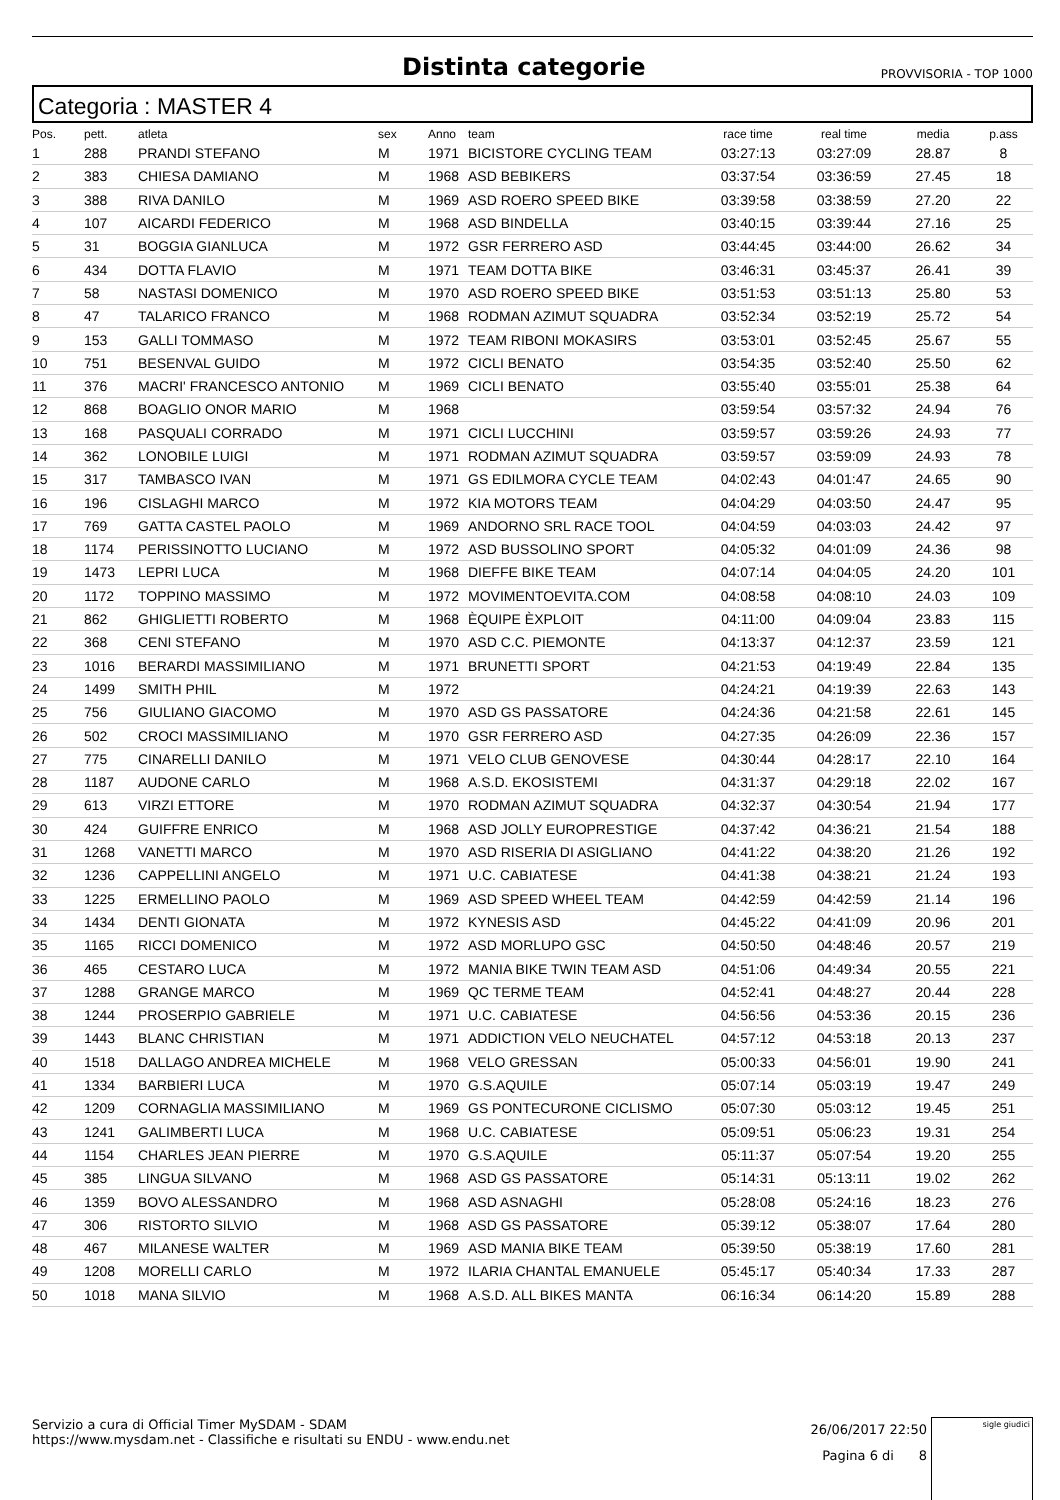Distinta categorie
PROVVISORIA - TOP 1000
Categoria : MASTER 4
| Pos. | pett. | atleta | sex | Anno | team | race time | real time | media | p.ass |
| --- | --- | --- | --- | --- | --- | --- | --- | --- | --- |
| 1 | 288 | PRANDI STEFANO | M | 1971 | BICISTORE CYCLING TEAM | 03:27:13 | 03:27:09 | 28.87 | 8 |
| 2 | 383 | CHIESA DAMIANO | M | 1968 | ASD BEBIKERS | 03:37:54 | 03:36:59 | 27.45 | 18 |
| 3 | 388 | RIVA DANILO | M | 1969 | ASD ROERO SPEED BIKE | 03:39:58 | 03:38:59 | 27.20 | 22 |
| 4 | 107 | AICARDI FEDERICO | M | 1968 | ASD BINDELLA | 03:40:15 | 03:39:44 | 27.16 | 25 |
| 5 | 31 | BOGGIA GIANLUCA | M | 1972 | GSR FERRERO ASD | 03:44:45 | 03:44:00 | 26.62 | 34 |
| 6 | 434 | DOTTA FLAVIO | M | 1971 | TEAM DOTTA BIKE | 03:46:31 | 03:45:37 | 26.41 | 39 |
| 7 | 58 | NASTASI DOMENICO | M | 1970 | ASD ROERO SPEED BIKE | 03:51:53 | 03:51:13 | 25.80 | 53 |
| 8 | 47 | TALARICO FRANCO | M | 1968 | RODMAN AZIMUT SQUADRA | 03:52:34 | 03:52:19 | 25.72 | 54 |
| 9 | 153 | GALLI TOMMASO | M | 1972 | TEAM RIBONI MOKASIRS | 03:53:01 | 03:52:45 | 25.67 | 55 |
| 10 | 751 | BESENVAL GUIDO | M | 1972 | CICLI BENATO | 03:54:35 | 03:52:40 | 25.50 | 62 |
| 11 | 376 | MACRI' FRANCESCO ANTONIO | M | 1969 | CICLI BENATO | 03:55:40 | 03:55:01 | 25.38 | 64 |
| 12 | 868 | BOAGLIO ONOR MARIO | M | 1968 | | 03:59:54 | 03:57:32 | 24.94 | 76 |
| 13 | 168 | PASQUALI CORRADO | M | 1971 | CICLI LUCCHINI | 03:59:57 | 03:59:26 | 24.93 | 77 |
| 14 | 362 | LONOBILE LUIGI | M | 1971 | RODMAN AZIMUT SQUADRA | 03:59:57 | 03:59:09 | 24.93 | 78 |
| 15 | 317 | TAMBASCO IVAN | M | 1971 | GS EDILMORA CYCLE TEAM | 04:02:43 | 04:01:47 | 24.65 | 90 |
| 16 | 196 | CISLAGHI MARCO | M | 1972 | KIA MOTORS TEAM | 04:04:29 | 04:03:50 | 24.47 | 95 |
| 17 | 769 | GATTA CASTEL PAOLO | M | 1969 | ANDORNO SRL RACE TOOL | 04:04:59 | 04:03:03 | 24.42 | 97 |
| 18 | 1174 | PERISSINOTTO LUCIANO | M | 1972 | ASD BUSSOLINO SPORT | 04:05:32 | 04:01:09 | 24.36 | 98 |
| 19 | 1473 | LEPRI LUCA | M | 1968 | DIEFFE BIKE TEAM | 04:07:14 | 04:04:05 | 24.20 | 101 |
| 20 | 1172 | TOPPINO MASSIMO | M | 1972 | MOVIMENTOEVITA.COM | 04:08:58 | 04:08:10 | 24.03 | 109 |
| 21 | 862 | GHIGLIETTI ROBERTO | M | 1968 | ÈQUIPE ÈXPLOIT | 04:11:00 | 04:09:04 | 23.83 | 115 |
| 22 | 368 | CENI STEFANO | M | 1970 | ASD C.C. PIEMONTE | 04:13:37 | 04:12:37 | 23.59 | 121 |
| 23 | 1016 | BERARDI MASSIMILIANO | M | 1971 | BRUNETTI SPORT | 04:21:53 | 04:19:49 | 22.84 | 135 |
| 24 | 1499 | SMITH PHIL | M | 1972 | | 04:24:21 | 04:19:39 | 22.63 | 143 |
| 25 | 756 | GIULIANO GIACOMO | M | 1970 | ASD GS PASSATORE | 04:24:36 | 04:21:58 | 22.61 | 145 |
| 26 | 502 | CROCI MASSIMILIANO | M | 1970 | GSR FERRERO ASD | 04:27:35 | 04:26:09 | 22.36 | 157 |
| 27 | 775 | CINARELLI DANILO | M | 1971 | VELO CLUB GENOVESE | 04:30:44 | 04:28:17 | 22.10 | 164 |
| 28 | 1187 | AUDONE CARLO | M | 1968 | A.S.D. EKOSISTEMI | 04:31:37 | 04:29:18 | 22.02 | 167 |
| 29 | 613 | VIRZI ETTORE | M | 1970 | RODMAN AZIMUT SQUADRA | 04:32:37 | 04:30:54 | 21.94 | 177 |
| 30 | 424 | GUIFFRE ENRICO | M | 1968 | ASD JOLLY EUROPRESTIGE | 04:37:42 | 04:36:21 | 21.54 | 188 |
| 31 | 1268 | VANETTI MARCO | M | 1970 | ASD RISERIA DI ASIGLIANO | 04:41:22 | 04:38:20 | 21.26 | 192 |
| 32 | 1236 | CAPPELLINI ANGELO | M | 1971 | U.C. CABIATESE | 04:41:38 | 04:38:21 | 21.24 | 193 |
| 33 | 1225 | ERMELLINO PAOLO | M | 1969 | ASD SPEED WHEEL TEAM | 04:42:59 | 04:42:59 | 21.14 | 196 |
| 34 | 1434 | DENTI GIONATA | M | 1972 | KYNESIS ASD | 04:45:22 | 04:41:09 | 20.96 | 201 |
| 35 | 1165 | RICCI DOMENICO | M | 1972 | ASD MORLUPO GSC | 04:50:50 | 04:48:46 | 20.57 | 219 |
| 36 | 465 | CESTARO LUCA | M | 1972 | MANIA BIKE TWIN TEAM ASD | 04:51:06 | 04:49:34 | 20.55 | 221 |
| 37 | 1288 | GRANGE MARCO | M | 1969 | QC TERME TEAM | 04:52:41 | 04:48:27 | 20.44 | 228 |
| 38 | 1244 | PROSERPIO GABRIELE | M | 1971 | U.C. CABIATESE | 04:56:56 | 04:53:36 | 20.15 | 236 |
| 39 | 1443 | BLANC CHRISTIAN | M | 1971 | ADDICTION VELO NEUCHATEL | 04:57:12 | 04:53:18 | 20.13 | 237 |
| 40 | 1518 | DALLAGO ANDREA MICHELE | M | 1968 | VELO GRESSAN | 05:00:33 | 04:56:01 | 19.90 | 241 |
| 41 | 1334 | BARBIERI LUCA | M | 1970 | G.S.AQUILE | 05:07:14 | 05:03:19 | 19.47 | 249 |
| 42 | 1209 | CORNAGLIA MASSIMILIANO | M | 1969 | GS PONTECURONE CICLISMO | 05:07:30 | 05:03:12 | 19.45 | 251 |
| 43 | 1241 | GALIMBERTI LUCA | M | 1968 | U.C. CABIATESE | 05:09:51 | 05:06:23 | 19.31 | 254 |
| 44 | 1154 | CHARLES JEAN PIERRE | M | 1970 | G.S.AQUILE | 05:11:37 | 05:07:54 | 19.20 | 255 |
| 45 | 385 | LINGUA SILVANO | M | 1968 | ASD GS PASSATORE | 05:14:31 | 05:13:11 | 19.02 | 262 |
| 46 | 1359 | BOVO ALESSANDRO | M | 1968 | ASD ASNAGHI | 05:28:08 | 05:24:16 | 18.23 | 276 |
| 47 | 306 | RISTORTO SILVIO | M | 1968 | ASD GS PASSATORE | 05:39:12 | 05:38:07 | 17.64 | 280 |
| 48 | 467 | MILANESE WALTER | M | 1969 | ASD MANIA BIKE TEAM | 05:39:50 | 05:38:19 | 17.60 | 281 |
| 49 | 1208 | MORELLI CARLO | M | 1972 | ILARIA CHANTAL EMANUELE | 05:45:17 | 05:40:34 | 17.33 | 287 |
| 50 | 1018 | MANA SILVIO | M | 1968 | A.S.D. ALL BIKES MANTA | 06:16:34 | 06:14:20 | 15.89 | 288 |
Servizio a cura di Official Timer MySDAM - SDAM
https://www.mysdam.net - Classifiche e risultati su ENDU - www.endu.net
26/06/2017 22:50
Pagina 6 di 8
sigle giudici